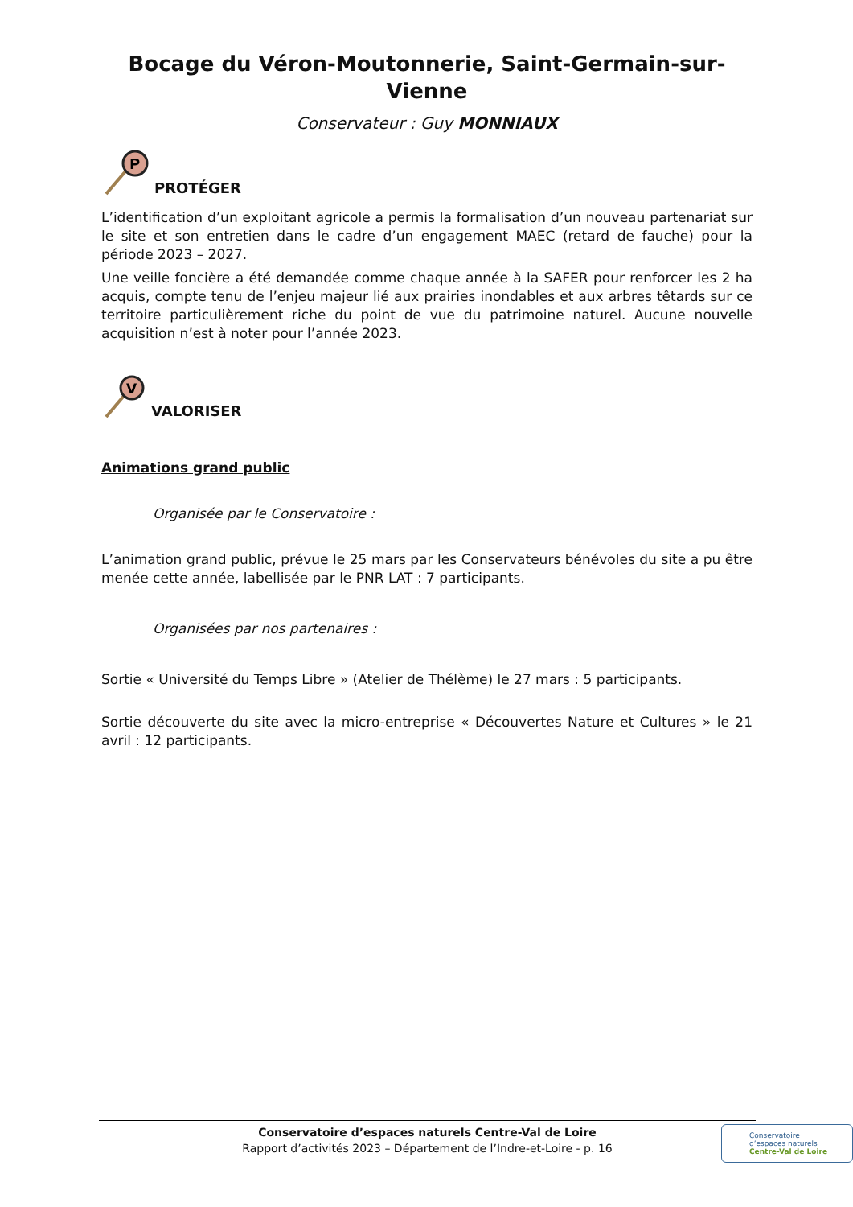Bocage du Véron-Moutonnerie, Saint-Germain-sur-Vienne
Conservateur : Guy MONNIAUX
P
PROTÉGER
L’identification d’un exploitant agricole a permis la formalisation d’un nouveau partenariat sur le site et son entretien dans le cadre d’un engagement MAEC (retard de fauche) pour la période 2023 – 2027.
Une veille foncière a été demandée comme chaque année à la SAFER pour renforcer les 2 ha acquis, compte tenu de l’enjeu majeur lié aux prairies inondables et aux arbres têtards sur ce territoire particulièrement riche du point de vue du patrimoine naturel. Aucune nouvelle acquisition n’est à noter pour l’année 2023.
V
VALORISER
Animations grand public
Organisée par le Conservatoire :
L’animation grand public, prévue le 25 mars par les Conservateurs bénévoles du site a pu être menée cette année, labellisée par le PNR LAT : 7 participants.
Organisées par nos partenaires :
Sortie « Université du Temps Libre » (Atelier de Thélème) le 27 mars : 5 participants.
Sortie découverte du site avec la micro-entreprise « Découvertes Nature et Cultures » le 21 avril : 12 participants.
Conservatoire d’espaces naturels Centre-Val de Loire
Rapport d’activités 2023 – Département de l’Indre-et-Loire - p. 16
Conservatoire
d’espaces naturels
Centre-Val de Loire